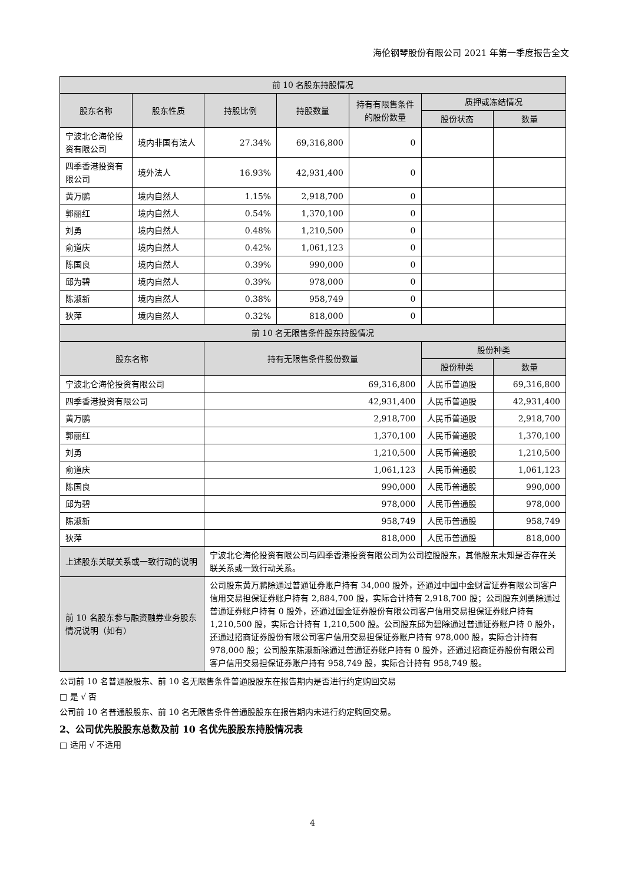海伦钢琴股份有限公司 2021 年第一季度报告全文
| 前 10 名股东持股情况 | | | | | | |
| --- | --- | --- | --- | --- | --- | --- |
| 股东名称 | 股东性质 | 持股比例 | 持股数量 | 持有有限售条件的股份数量 | 质押或冻结情况 | |
| | | | | | 股份状态 | 数量 |
| 宁波北仑海伦投资有限公司 | 境内非国有法人 | 27.34% | 69,316,800 | 0 | | |
| 四季香港投资有限公司 | 境外法人 | 16.93% | 42,931,400 | 0 | | |
| 黄万鹏 | 境内自然人 | 1.15% | 2,918,700 | 0 | | |
| 郭丽红 | 境内自然人 | 0.54% | 1,370,100 | 0 | | |
| 刘勇 | 境内自然人 | 0.48% | 1,210,500 | 0 | | |
| 俞道庆 | 境内自然人 | 0.42% | 1,061,123 | 0 | | |
| 陈国良 | 境内自然人 | 0.39% | 990,000 | 0 | | |
| 邱为碧 | 境内自然人 | 0.39% | 978,000 | 0 | | |
| 陈淑新 | 境内自然人 | 0.38% | 958,749 | 0 | | |
| 狄萍 | 境内自然人 | 0.32% | 818,000 | 0 | | |
| 前 10 名无限售条件股东持股情况 | | | | | | |
| 股东名称 | | 持有无限售条件股份数量 | | | 股份种类 | |
| | | | | | 股份种类 | 数量 |
| 宁波北仑海伦投资有限公司 | | 69,316,800 | | | 人民币普通股 | 69,316,800 |
| 四季香港投资有限公司 | | 42,931,400 | | | 人民币普通股 | 42,931,400 |
| 黄万鹏 | | 2,918,700 | | | 人民币普通股 | 2,918,700 |
| 郭丽红 | | 1,370,100 | | | 人民币普通股 | 1,370,100 |
| 刘勇 | | 1,210,500 | | | 人民币普通股 | 1,210,500 |
| 俞道庆 | | 1,061,123 | | | 人民币普通股 | 1,061,123 |
| 陈国良 | | 990,000 | | | 人民币普通股 | 990,000 |
| 邱为碧 | | 978,000 | | | 人民币普通股 | 978,000 |
| 陈淑新 | | 958,749 | | | 人民币普通股 | 958,749 |
| 狄萍 | | 818,000 | | | 人民币普通股 | 818,000 |
| 上述股东关联关系或一致行动的说明 | | 宁波北仑海伦投资有限公司与四季香港投资有限公司为公司控股股东，其他股东未知是否存在关联关系或一致行动关系。 | | | | |
| 前 10 名股东参与融资融券业务股东情况说明（如有） | | 公司股东黄万鹏除通过普通证券账户持有 34,000 股外，还通过中国中金财富证券有限公司客户信用交易担保证券账户持有 2,884,700 股，实际合计持有 2,918,700 股；公司股东刘勇除通过普通证券账户持有 0 股外，还通过国金证券股份有限公司客户信用交易担保证券账户持有 1,210,500 股，实际合计持有 1,210,500 股。公司股东邱为碧除通过普通证券账户持 0 股外，还通过招商证券股份有限公司客户信用交易担保证券账户持有 978,000 股，实际合计持有 978,000 股；公司股东陈淑新除通过普通证券账户持有 0 股外，还通过招商证券股份有限公司客户信用交易担保证券账户持有 958,749 股，实际合计持有 958,749 股。 | | | | |
公司前 10 名普通股股东、前 10 名无限售条件普通股股东在报告期内是否进行约定购回交易
□ 是 √ 否
公司前 10 名普通股股东、前 10 名无限售条件普通股股东在报告期内未进行约定购回交易。
2、公司优先股股东总数及前 10 名优先股股东持股情况表
□ 适用 √ 不适用
4